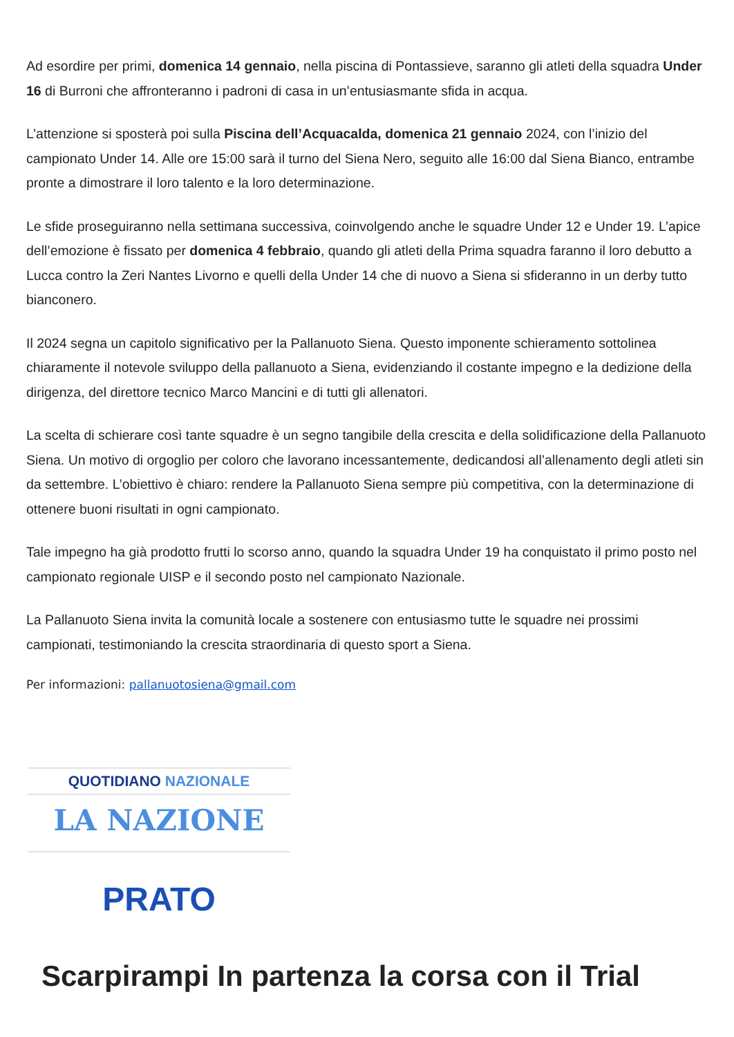Ad esordire per primi, domenica 14 gennaio, nella piscina di Pontassieve, saranno gli atleti della squadra Under 16 di Burroni che affronteranno i padroni di casa in un’entusiasmante sfida in acqua.
L’attenzione si sposterà poi sulla Piscina dell’Acquacalda, domenica 21 gennaio 2024, con l’inizio del campionato Under 14. Alle ore 15:00 sarà il turno del Siena Nero, seguito alle 16:00 dal Siena Bianco, entrambe pronte a dimostrare il loro talento e la loro determinazione.
Le sfide proseguiranno nella settimana successiva, coinvolgendo anche le squadre Under 12 e Under 19. L’apice dell’emozione è fissato per domenica 4 febbraio, quando gli atleti della Prima squadra faranno il loro debutto a Lucca contro la Zeri Nantes Livorno e quelli della Under 14 che di nuovo a Siena si sfideranno in un derby tutto bianconero.
Il 2024 segna un capitolo significativo per la Pallanuoto Siena. Questo imponente schieramento sottolinea chiaramente il notevole sviluppo della pallanuoto a Siena, evidenziando il costante impegno e la dedizione della dirigenza, del direttore tecnico Marco Mancini e di tutti gli allenatori.
La scelta di schierare così tante squadre è un segno tangibile della crescita e della solidificazione della Pallanuoto Siena. Un motivo di orgoglio per coloro che lavorano incessantemente, dedicandosi all’allenamento degli atleti sin da settembre. L’obiettivo è chiaro: rendere la Pallanuoto Siena sempre più competitiva, con la determinazione di ottenere buoni risultati in ogni campionato.
Tale impegno ha già prodotto frutti lo scorso anno, quando la squadra Under 19 ha conquistato il primo posto nel campionato regionale UISP e il secondo posto nel campionato Nazionale.
La Pallanuoto Siena invita la comunità locale a sostenere con entusiasmo tutte le squadre nei prossimi campionati, testimoniando la crescita straordinaria di questo sport a Siena.
Per informazioni: pallanuotosiena@gmail.com
QUOTIDIANO NAZIONALE
LA NAZIONE
PRATO
Scarpirampi In partenza la corsa con il Trial